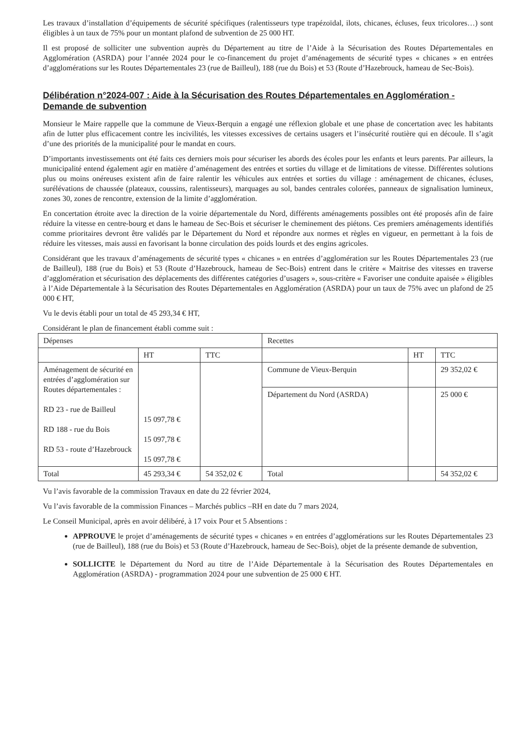Les travaux d’installation d’équipements de sécurité spécifiques (ralentisseurs type trapézoïdal, ilots, chicanes, écluses, feux tricolores…) sont éligibles à un taux de 75% pour un montant plafond de subvention de 25 000 HT.
Il est proposé de solliciter une subvention auprès du Département au titre de l’Aide à la Sécurisation des Routes Départementales en Agglomération (ASRDA) pour l’année 2024 pour le co-financement du projet d’aménagements de sécurité types « chicanes » en entrées d’agglomérations sur les Routes Départementales 23 (rue de Bailleul), 188 (rue du Bois) et 53 (Route d’Hazebrouck, hameau de Sec-Bois).
Délibération n°2024-007 : Aide à la Sécurisation des Routes Départementales en Agglomération - Demande de subvention
Monsieur le Maire rappelle que la commune de Vieux-Berquin a engagé une réflexion globale et une phase de concertation avec les habitants afin de lutter plus efficacement contre les incivilités, les vitesses excessives de certains usagers et l’insécurité routière qui en découle. Il s’agit d’une des priorités de la municipalité pour le mandat en cours.
D’importants investissements ont été faits ces derniers mois pour sécuriser les abords des écoles pour les enfants et leurs parents. Par ailleurs, la municipalité entend également agir en matière d’aménagement des entrées et sorties du village et de limitations de vitesse. Différentes solutions plus ou moins onéreuses existent afin de faire ralentir les véhicules aux entrées et sorties du village : aménagement de chicanes, écluses, surélévations de chaussée (plateaux, coussins, ralentisseurs), marquages au sol, bandes centrales colorées, panneaux de signalisation lumineux, zones 30, zones de rencontre, extension de la limite d’agglomération.
En concertation étroite avec la direction de la voirie départementale du Nord, différents aménagements possibles ont été proposés afin de faire réduire la vitesse en centre-bourg et dans le hameau de Sec-Bois et sécuriser le cheminement des piétons. Ces premiers aménagements identifiés comme prioritaires devront être validés par le Département du Nord et répondre aux normes et règles en vigueur, en permettant à la fois de réduire les vitesses, mais aussi en favorisant la bonne circulation des poids lourds et des engins agricoles.
Considérant que les travaux d’aménagements de sécurité types « chicanes » en entrées d’agglomération sur les Routes Départementales 23 (rue de Bailleul), 188 (rue du Bois) et 53 (Route d’Hazebrouck, hameau de Sec-Bois) entrent dans le critère « Maitrise des vitesses en traverse d’agglomération et sécurisation des déplacements des différentes catégories d’usagers », sous-critère « Favoriser une conduite apaisée » éligibles à l’Aide Départementale à la Sécurisation des Routes Départementales en Agglomération (ASRDA) pour un taux de 75% avec un plafond de 25 000 € HT,
Vu le devis établi pour un total de 45 293,34 € HT,
Considérant le plan de financement établi comme suit :
| Dépenses | | | Recettes | | |
| | HT | TTC | | HT | TTC |
| Aménagement de sécurité en entrées d’agglomération sur Routes départementales : RD 23 - rue de Bailleul RD 188 - rue du Bois RD 53 - route d’Hazebrouck | 15 097,78 € 15 097,78 € 15 097,78 € | | Commune de Vieux-Berquin | | 29 352,02 € |
| | | | Département du Nord (ASRDA) | | 25 000 € |
| Total | 45 293,34 € | 54 352,02 € | Total | | 54 352,02 € |
Vu l’avis favorable de la commission Travaux en date du 22 février 2024,
Vu l’avis favorable de la commission Finances – Marchés publics –RH en date du 7 mars 2024,
Le Conseil Municipal, après en avoir délibéré, à 17 voix Pour et 5 Absentions :
APPROUVE le projet d’aménagements de sécurité types « chicanes » en entrées d’agglomérations sur les Routes Départementales 23 (rue de Bailleul), 188 (rue du Bois) et 53 (Route d’Hazebrouck, hameau de Sec-Bois), objet de la présente demande de subvention,
SOLLICITE le Département du Nord au titre de l’Aide Départementale à la Sécurisation des Routes Départementales en Agglomération (ASRDA) - programmation 2024 pour une subvention de 25 000 € HT.